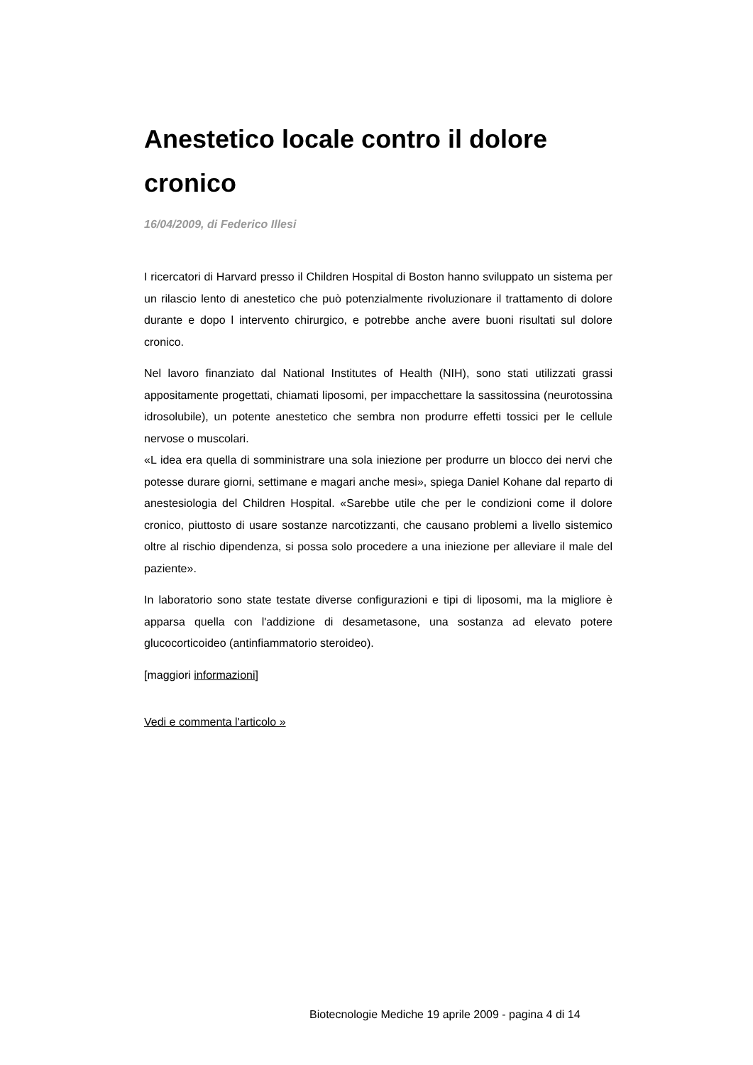Anestetico locale contro il dolore cronico
16/04/2009, di Federico Illesi
I ricercatori di Harvard presso il Children Hospital di Boston hanno sviluppato un sistema per un rilascio lento di anestetico che può potenzialmente rivoluzionare il trattamento di dolore durante e dopo l intervento chirurgico, e potrebbe anche avere buoni risultati sul dolore cronico.
Nel lavoro finanziato dal National Institutes of Health (NIH), sono stati utilizzati grassi appositamente progettati, chiamati liposomi, per impacchettare la sassitossina (neurotossina idrosolubile), un potente anestetico che sembra non produrre effetti tossici per le cellule nervose o muscolari.
«L idea era quella di somministrare una sola iniezione per produrre un blocco dei nervi che potesse durare giorni, settimane e magari anche mesi», spiega Daniel Kohane dal reparto di anestesiologia del Children Hospital. «Sarebbe utile che per le condizioni come il dolore cronico, piuttosto di usare sostanze narcotizzanti, che causano problemi a livello sistemico oltre al rischio dipendenza, si possa solo procedere a una iniezione per alleviare il male del paziente».
In laboratorio sono state testate diverse configurazioni e tipi di liposomi, ma la migliore è apparsa quella con l'addizione di desametasone, una sostanza ad elevato potere glucocorticoideo (antinfiammatorio steroideo).
[maggiori informazioni]
Vedi e commenta l'articolo »
Biotecnologie Mediche 19 aprile 2009 - pagina 4 di 14